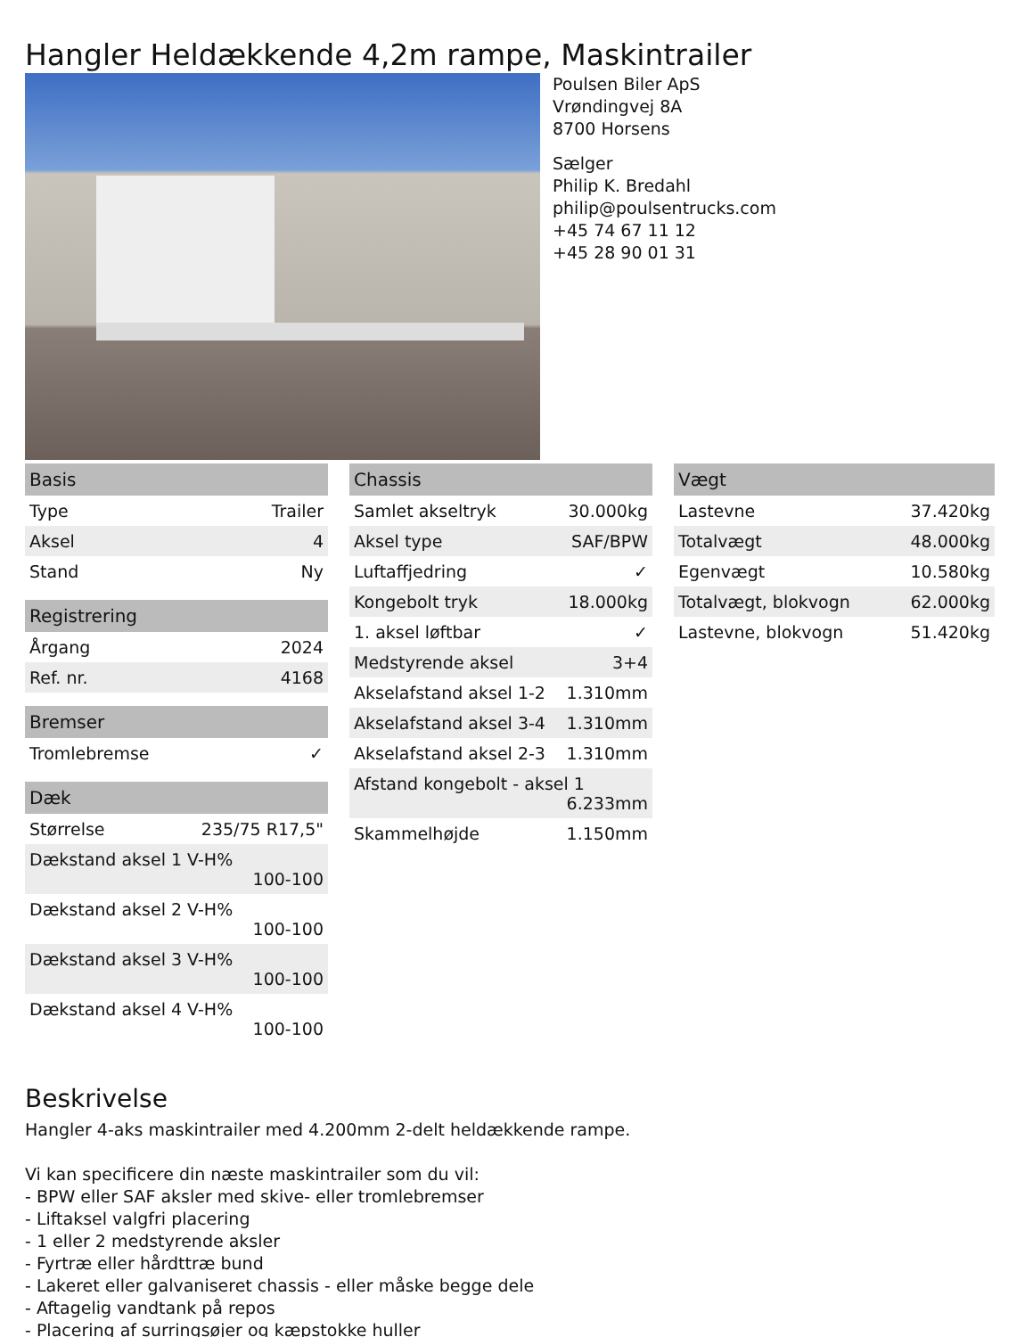Hangler Heldækkende 4,2m rampe, Maskintrailer
Poulsen Biler ApS
Vrøndingvej 8A
8700 Horsens
Sælger
Philip K. Bredahl
philip@poulsentrucks.com
+45 74 67 11 12
+45 28 90 01 31
| Basis | |
| --- | --- |
| Type | Trailer |
| Aksel | 4 |
| Stand | Ny |
| Registrering | |
| --- | --- |
| Årgang | 2024 |
| Ref. nr. | 4168 |
| Bremser | |
| --- | --- |
| Tromlebremse | ✓ |
| Dæk | |
| --- | --- |
| Størrelse | 235/75 R17,5" |
| Dækstand aksel 1 V-H% 100-100 | |
| Dækstand aksel 2 V-H% 100-100 | |
| Dækstand aksel 3 V-H% 100-100 | |
| Dækstand aksel 4 V-H% 100-100 | |
| Chassis | |
| --- | --- |
| Samlet akseltryk | 30.000kg |
| Aksel type | SAF/BPW |
| Luftaffjedring | ✓ |
| Kongebolt tryk | 18.000kg |
| 1. aksel løftbar | ✓ |
| Medstyrende aksel | 3+4 |
| Akselafstand aksel 1-2 | 1.310mm |
| Akselafstand aksel 3-4 | 1.310mm |
| Akselafstand aksel 2-3 | 1.310mm |
| Afstand kongebolt - aksel 1 6.233mm | |
| Skammelhøjde | 1.150mm |
| Vægt | |
| --- | --- |
| Lastevne | 37.420kg |
| Totalvægt | 48.000kg |
| Egenvægt | 10.580kg |
| Totalvægt, blokvogn | 62.000kg |
| Lastevne, blokvogn | 51.420kg |
Beskrivelse
Hangler 4-aks maskintrailer med 4.200mm 2-delt heldækkende rampe.
Vi kan specificere din næste maskintrailer som du vil:
- BPW eller SAF aksler med skive- eller tromlebremser
- Liftaksel valgfri placering
- 1 eller 2 medstyrende aksler
- Fyrtræ eller hårdttræ bund
- Lakeret eller galvaniseret chassis - eller måske begge dele
- Aftagelig vandtank på repos
- Placering af surringsøjer og kæpstokke huller